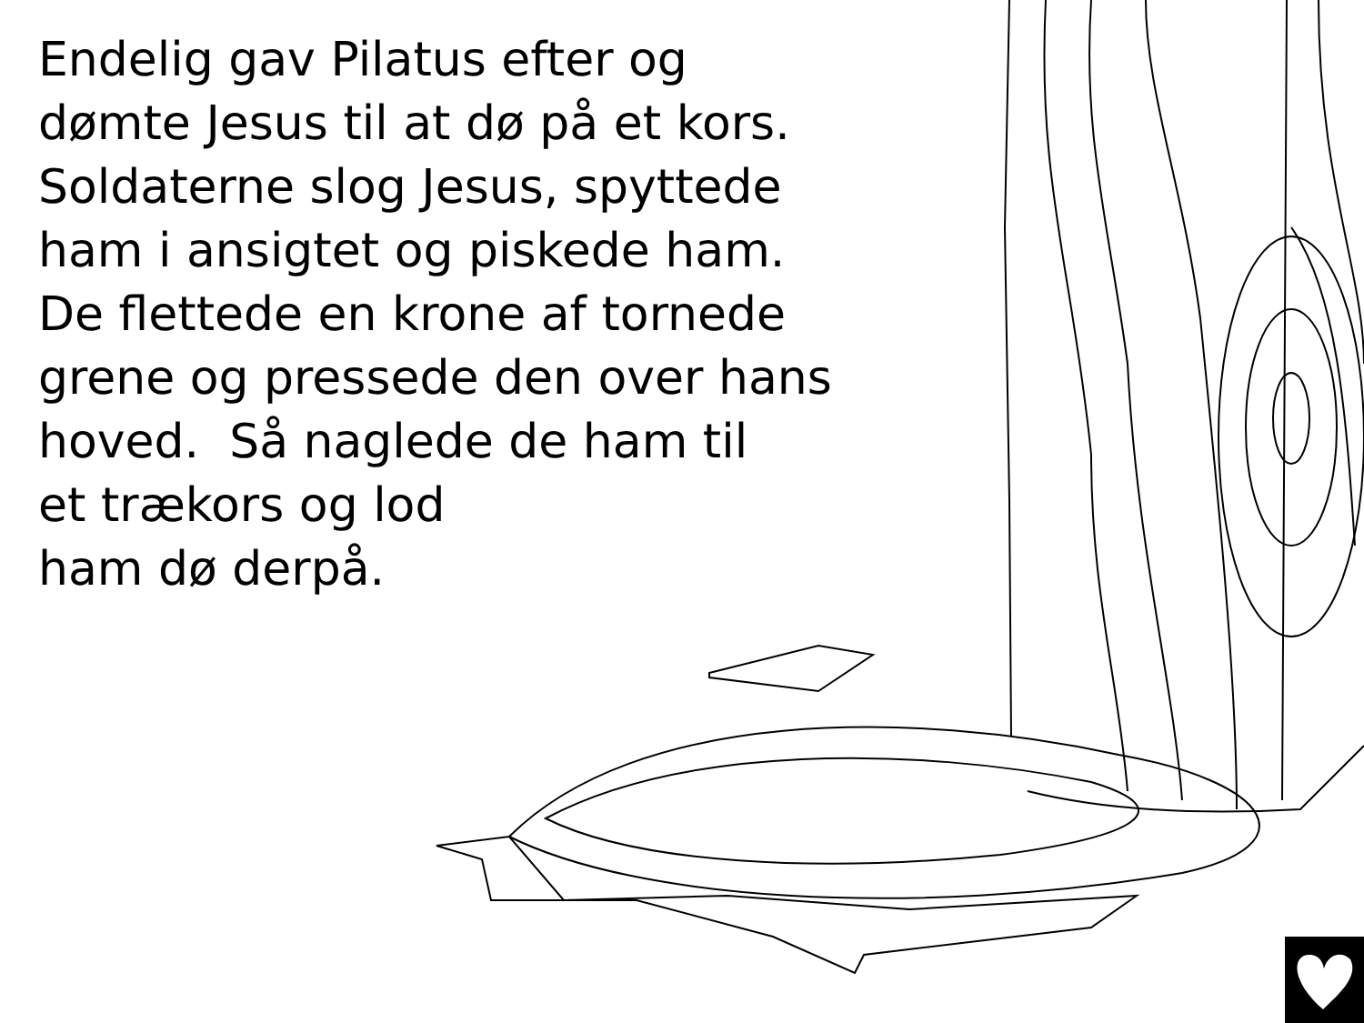Endelig gav Pilatus efter og
dømte Jesus til at dø på et kors.
Soldaterne slog Jesus, spyttede
ham i ansigtet og piskede ham.
De flettede en krone af tornede
grene og pressede den over hans
hoved. Så naglede de ham til
et trækors og lod
ham dø derpå.